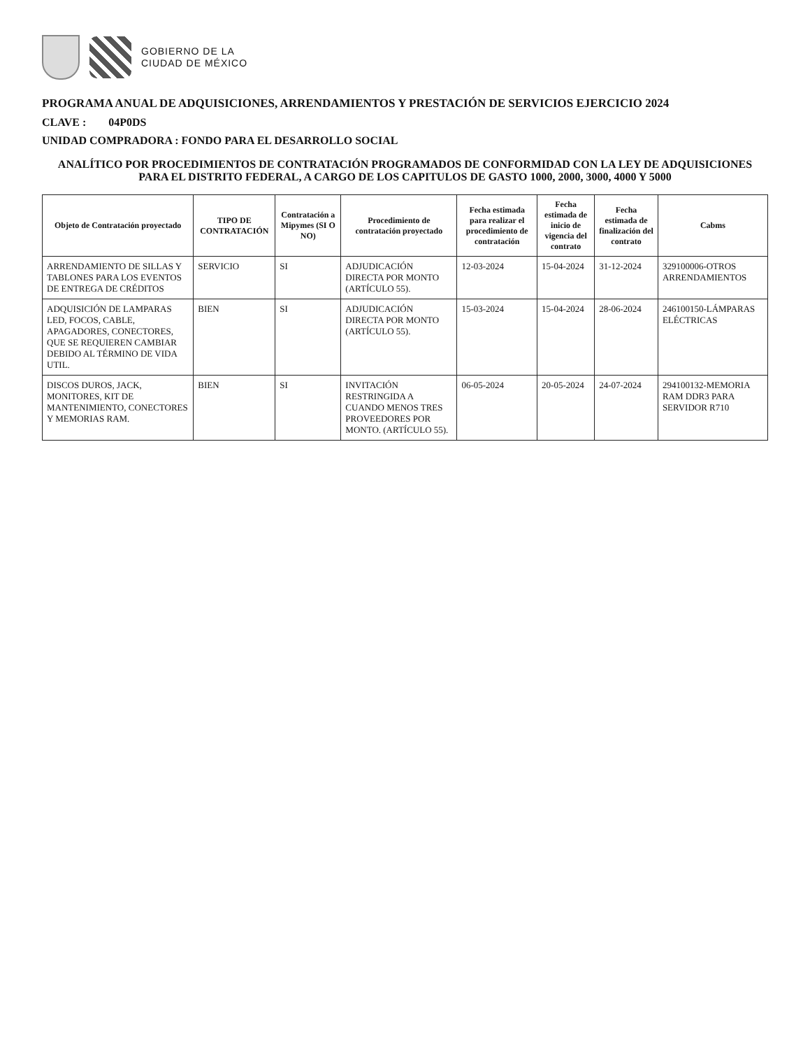GOBIERNO DE LA
CIUDAD DE MÉXICO
PROGRAMA ANUAL DE ADQUISICIONES, ARRENDAMIENTOS Y PRESTACIÓN DE SERVICIOS EJERCICIO 2024
CLAVE : 04P0DS
UNIDAD COMPRADORA : FONDO PARA EL DESARROLLO SOCIAL
ANALÍTICO POR PROCEDIMIENTOS DE CONTRATACIÓN PROGRAMADOS DE CONFORMIDAD CON LA LEY DE ADQUISICIONES PARA EL DISTRITO FEDERAL, A CARGO DE LOS CAPITULOS DE GASTO 1000, 2000, 3000, 4000 Y 5000
| Objeto de Contratación proyectado | TIPO DE CONTRATACIÓN | Contratación a Mipymes (SI O NO) | Procedimiento de contratación proyectado | Fecha estimada para realizar el procedimiento de contratación | Fecha estimada de inicio de vigencia del contrato | Fecha estimada de finalización del contrato | Cabms |
| --- | --- | --- | --- | --- | --- | --- | --- |
| ARRENDAMIENTO DE SILLAS Y TABLONES PARA LOS EVENTOS DE ENTREGA DE CRÉDITOS | SERVICIO | SI | ADJUDICACIÓN DIRECTA POR MONTO (ARTÍCULO 55). | 12-03-2024 | 15-04-2024 | 31-12-2024 | 329100006-OTROS ARRENDAMIENTOS |
| ADQUISICIÓN DE LAMPARAS LED, FOCOS, CABLE, APAGADORES, CONECTORES, QUE SE REQUIEREN CAMBIAR DEBIDO AL TÉRMINO DE VIDA UTIL. | BIEN | SI | ADJUDICACIÓN DIRECTA POR MONTO (ARTÍCULO 55). | 15-03-2024 | 15-04-2024 | 28-06-2024 | 246100150-LÁMPARAS ELÉCTRICAS |
| DISCOS DUROS, JACK, MONITORES, KIT DE MANTENIMIENTO, CONECTORES Y MEMORIAS RAM. | BIEN | SI | INVITACIÓN RESTRINGIDA A CUANDO MENOS TRES PROVEEDORES POR MONTO. (ARTÍCULO 55). | 06-05-2024 | 20-05-2024 | 24-07-2024 | 294100132-MEMORIA RAM DDR3 PARA SERVIDOR R710 |